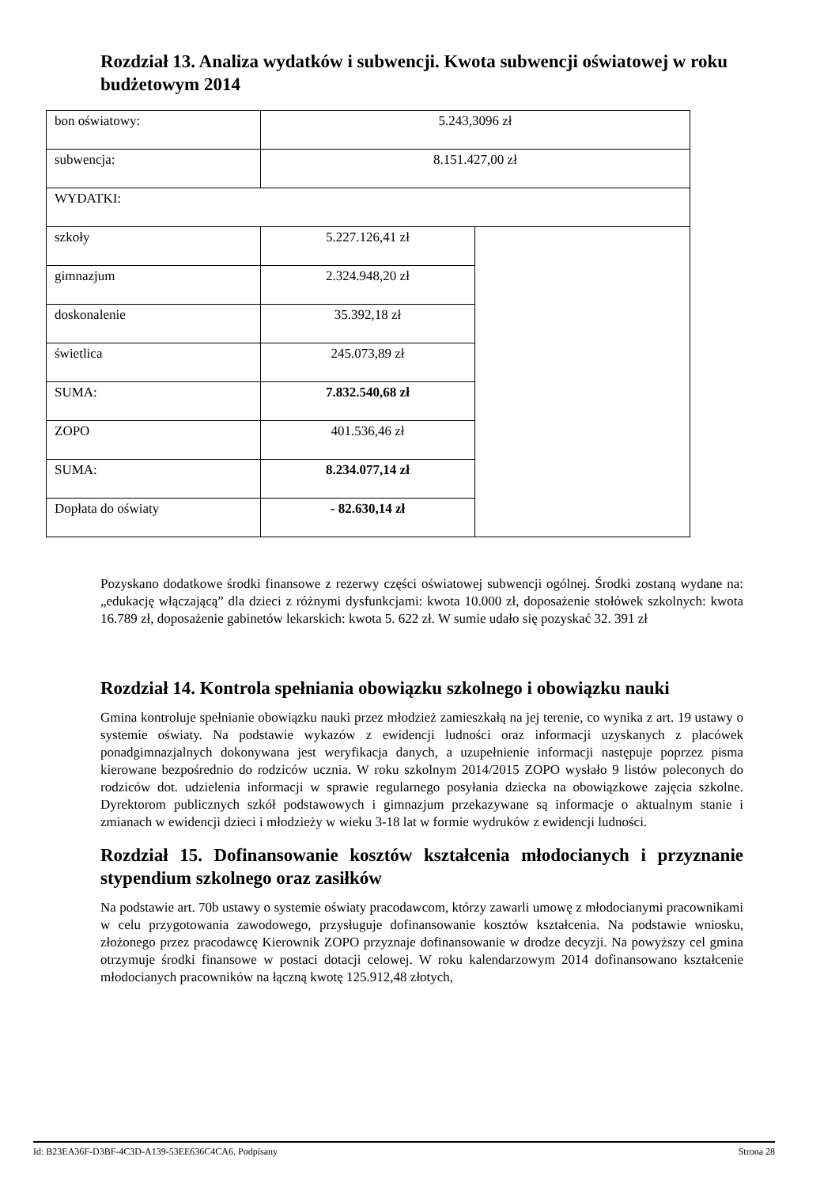Rozdział 13. Analiza wydatków i subwencji. Kwota subwencji oświatowej w roku budżetowym 2014
| bon oświatowy: | 5.243,3096 zł | |
| subwencja: | 8.151.427,00 zł | |
| WYDATKI: | | |
| szkoły | 5.227.126,41 zł | |
| gimnazjum | 2.324.948,20 zł | |
| doskonalenie | 35.392,18 zł | |
| świetlica | 245.073,89 zł | |
| SUMA: | 7.832.540,68 zł | |
| ZOPO | 401.536,46 zł | |
| SUMA: | 8.234.077,14 zł | |
| Dopłata do oświaty | - 82.630,14 zł | |
Pozyskano dodatkowe środki finansowe z rezerwy części oświatowej subwencji ogólnej. Środki zostaną wydane na: „edukację włączającą” dla dzieci z różnymi dysfunkcjami: kwota 10.000 zł, doposażenie stołówek szkolnych: kwota 16.789 zł, doposażenie gabinetów lekarskich: kwota 5. 622 zł. W sumie udało się pozyskać 32. 391 zł
Rozdział 14. Kontrola spełniania obowiązku szkolnego i obowiązku nauki
Gmina kontroluje spełnianie obowiązku nauki przez młodzież zamieszkałą na jej terenie, co wynika z art. 19 ustawy o systemie oświaty. Na podstawie wykazów z ewidencji ludności oraz informacji uzyskanych z placówek ponadgimnazjalnych dokonywana jest weryfikacja danych, a uzupełnienie informacji następuje poprzez pisma kierowane bezpośrednio do rodziców ucznia. W roku szkolnym 2014/2015 ZOPO wysłało 9 listów poleconych do rodziców dot. udzielenia informacji w sprawie regularnego posyłania dziecka na obowiązkowe zajęcia szkolne. Dyrektorom publicznych szkół podstawowych i gimnazjum przekazywane są informacje o aktualnym stanie i zmianach w ewidencji dzieci i młodzieży w wieku 3-18 lat w formie wydruków z ewidencji ludności.
Rozdział 15. Dofinansowanie kosztów kształcenia młodocianych i przyznanie stypendium szkolnego oraz zasiłków
Na podstawie art. 70b ustawy o systemie oświaty pracodawcom, którzy zawarli umowę z młodocianymi pracownikami w celu przygotowania zawodowego, przysługuje dofinansowanie kosztów kształcenia. Na podstawie wniosku, złożonego przez pracodawcę Kierownik ZOPO przyznaje dofinansowanie w drodze decyzji. Na powyższy cel gmina otrzymuje środki finansowe w postaci dotacji celowej. W roku kalendarzowym 2014 dofinansowano kształcenie młodocianych pracowników na łączną kwotę 125.912,48 złotych,
Id: B23EA36F-D3BF-4C3D-A139-53EE636C4CA6. Podpisany Strona 28